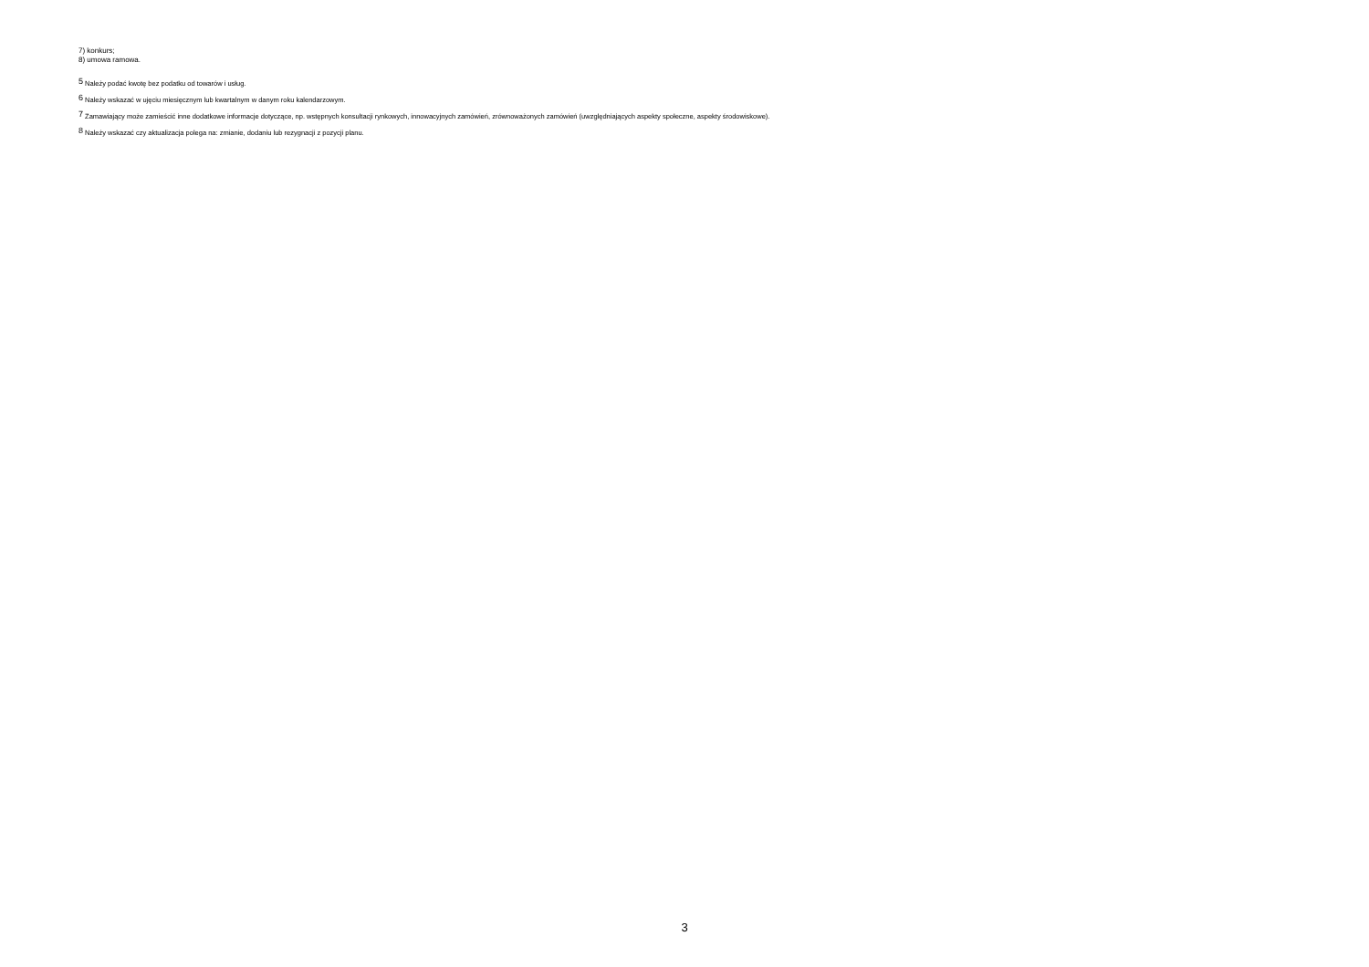7) konkurs;
8) umowa ramowa.
<sup>5</sup> Należy podać kwotę bez podatku od towarów i usług.
<sup>6</sup> Należy wskazać w ujęciu miesięcznym lub kwartalnym w danym roku kalendarzowym.
<sup>7</sup> Zamawiający może zamieścić inne dodatkowe informacje dotyczące, np. wstępnych konsultacji rynkowych, innowacyjnych zamówień, zrównoważonych zamówień (uwzględniających aspekty społeczne, aspekty środowiskowe).
<sup>8</sup> Należy wskazać czy aktualizacja polega na: zmianie, dodaniu lub rezygnacji z pozycji planu.
3